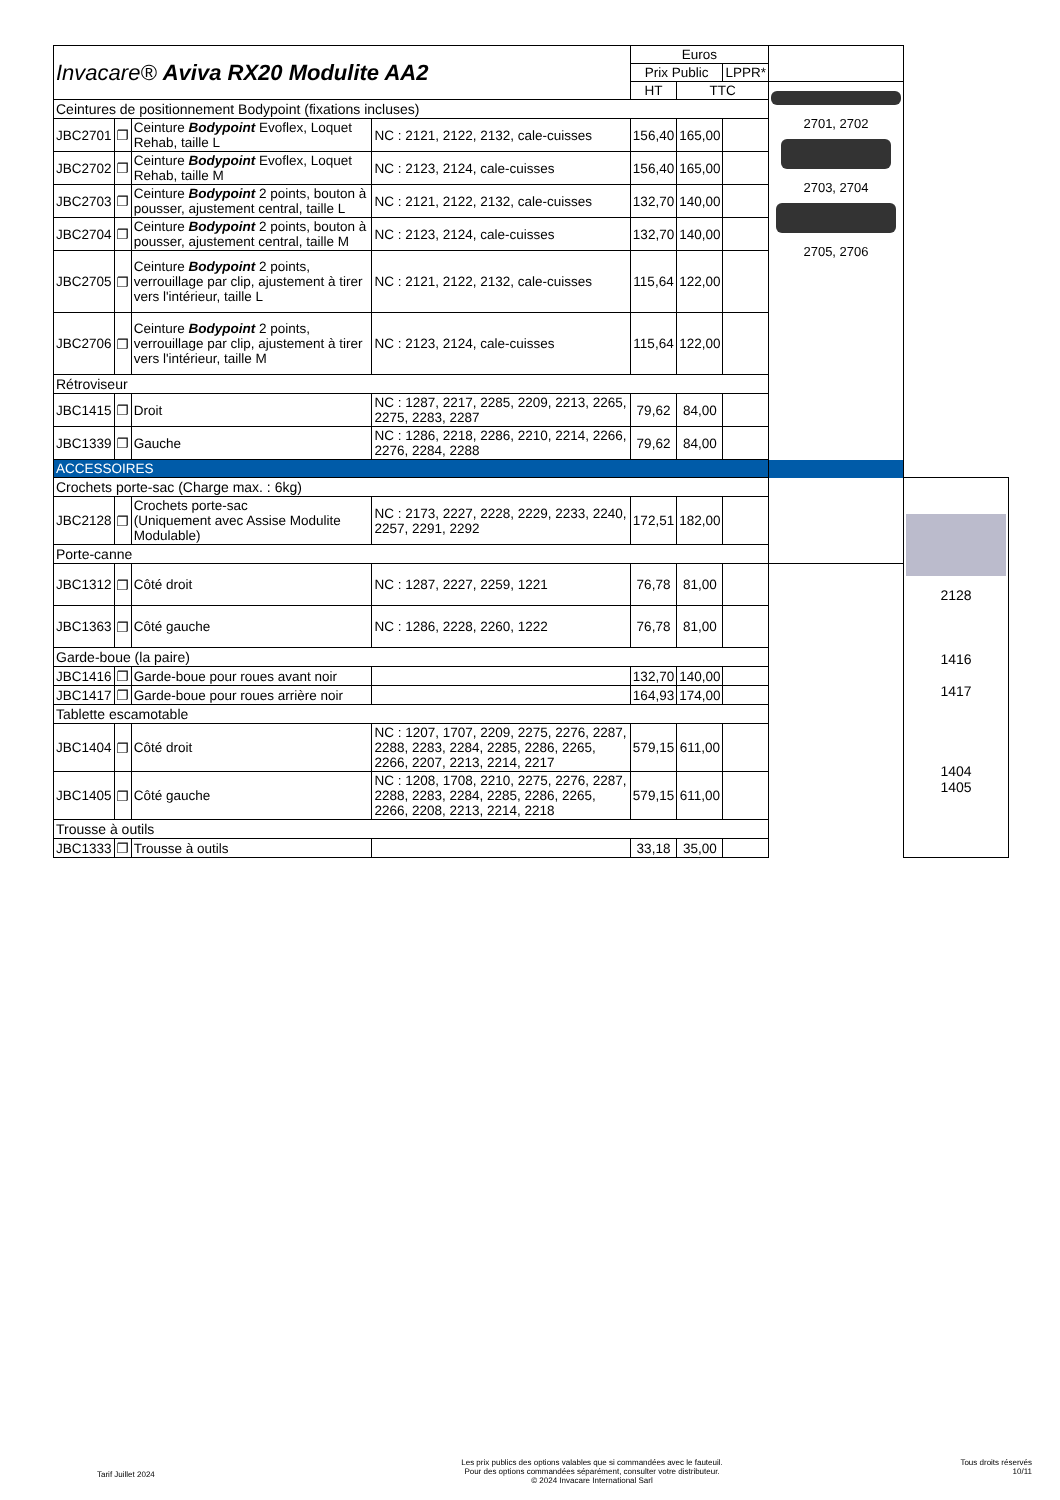| Invacare® Aviva RX20 Modulite AA2 | | | | Euros | | | | |
| | | | | Prix Public | | LPPR* | | |
| | | | | HT | TTC | | 2701, 2702 2703, 2704 2705, 2706 | |
| Ceintures de positionnement Bodypoint (fixations incluses) | | | | | | | | |
| JBC2701 | ❐ | Ceinture Bodypoint Evoflex, Loquet Rehab, taille L | NC : 2121, 2122, 2132, cale-cuisses | 156,40 | 165,00 | | | |
| JBC2702 | ❐ | Ceinture Bodypoint Evoflex, Loquet Rehab, taille M | NC : 2123, 2124, cale-cuisses | 156,40 | 165,00 | | | |
| JBC2703 | ❐ | Ceinture Bodypoint 2 points, bouton à pousser, ajustement central, taille L | NC : 2121, 2122, 2132, cale-cuisses | 132,70 | 140,00 | | | |
| JBC2704 | ❐ | Ceinture Bodypoint 2 points, bouton à pousser, ajustement central, taille M | NC : 2123, 2124, cale-cuisses | 132,70 | 140,00 | | | |
| JBC2705 | ❐ | Ceinture Bodypoint 2 points, verrouillage par clip, ajustement à tirer vers l'intérieur, taille L | NC : 2121, 2122, 2132, cale-cuisses | 115,64 | 122,00 | | | |
| JBC2706 | ❐ | Ceinture Bodypoint 2 points, verrouillage par clip, ajustement à tirer vers l'intérieur, taille M | NC : 2123, 2124, cale-cuisses | 115,64 | 122,00 | | | |
| Rétroviseur | | | | | | | | |
| JBC1415 | ❐ | Droit | NC : 1287, 2217, 2285, 2209, 2213, 2265, 2275, 2283, 2287 | 79,62 | 84,00 | | | |
| JBC1339 | ❐ | Gauche | NC : 1286, 2218, 2286, 2210, 2214, 2266, 2276, 2284, 2288 | 79,62 | 84,00 | | | |
| ACCESSOIRES | | | | | | | | |
| Crochets porte-sac (Charge max. : 6kg) | | | | | | | | 2128 1416 1417 1404 1405 |
| JBC2128 | ❐ | Crochets porte-sac (Uniquement avec Assise Modulite Modulable) | NC : 2173, 2227, 2228, 2229, 2233, 2240, 2257, 2291, 2292 | 172,51 | 182,00 | | | |
| Porte-canne | | | | | | | | |
| JBC1312 | ❐ | Côté droit | NC : 1287, 2227, 2259, 1221 | 76,78 | 81,00 | | | |
| JBC1363 | ❐ | Côté gauche | NC : 1286, 2228, 2260, 1222 | 76,78 | 81,00 | | | |
| Garde-boue (la paire) | | | | | | | | |
| JBC1416 | ❐ | Garde-boue pour roues avant noir | | 132,70 | 140,00 | | | |
| JBC1417 | ❐ | Garde-boue pour roues arrière noir | | 164,93 | 174,00 | | | |
| Tablette escamotable | | | | | | | | |
| JBC1404 | ❐ | Côté droit | NC : 1207, 1707, 2209, 2275, 2276, 2287, 2288, 2283, 2284, 2285, 2286, 2265, 2266, 2207, 2213, 2214, 2217 | 579,15 | 611,00 | | | |
| JBC1405 | ❐ | Côté gauche | NC : 1208, 1708, 2210, 2275, 2276, 2287, 2288, 2283, 2284, 2285, 2286, 2265, 2266, 2208, 2213, 2214, 2218 | 579,15 | 611,00 | | | |
| Trousse à outils | | | | | | | | |
| JBC1333 | ❐ | Trousse à outils | | 33,18 | 35,00 | | | |
Tarif Juillet 2024
Les prix publics des options valables que si commandées avec le fauteuil.
Pour des options commandées séparément, consulter votre distributeur.
© 2024 Invacare International Sarl
Tous droits réservés
10/11